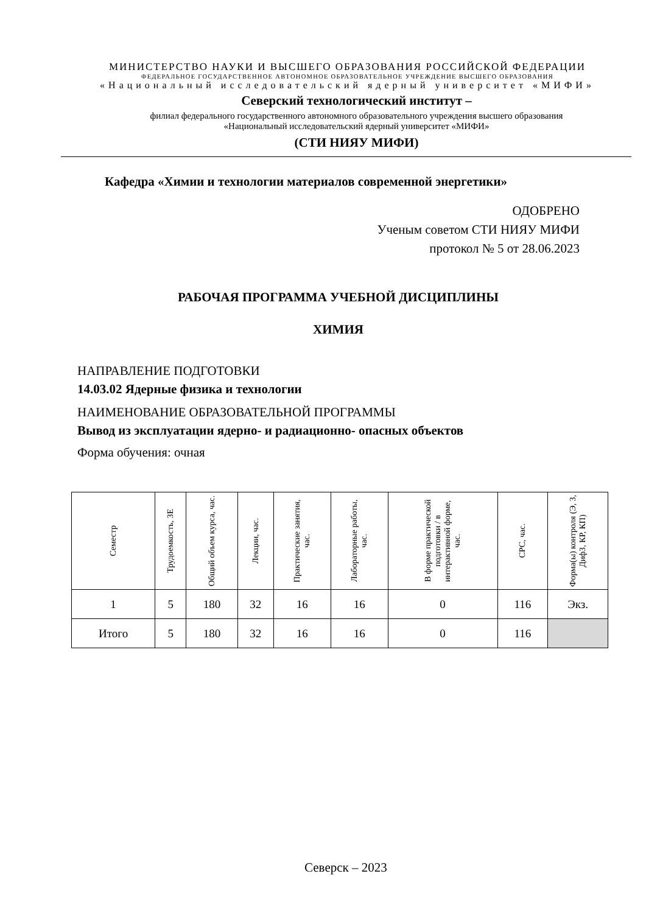МИНИСТЕРСТВО НАУКИ И ВЫСШЕГО ОБРАЗОВАНИЯ РОССИЙСКОЙ ФЕДЕРАЦИИ
ФЕДЕРАЛЬНОЕ ГОСУДАРСТВЕННОЕ АВТОНОМНОЕ ОБРАЗОВАТЕЛЬНОЕ УЧРЕЖДЕНИЕ ВЫСШЕГО ОБРАЗОВАНИЯ
«Национальный исследовательский ядерный университет «МИФИ»
Северский технологический институт –
филиал федерального государственного автономного образовательного учреждения высшего образования
«Национальный исследовательский ядерный университет «МИФИ»
(СТИ НИЯУ МИФИ)
Кафедра «Химии и технологии материалов современной энергетики»
ОДОБРЕНО
Ученым советом СТИ НИЯУ МИФИ
протокол № 5 от 28.06.2023
РАБОЧАЯ ПРОГРАММА УЧЕБНОЙ ДИСЦИПЛИНЫ
ХИМИЯ
НАПРАВЛЕНИЕ ПОДГОТОВКИ
14.03.02 Ядерные физика и технологии
НАИМЕНОВАНИЕ ОБРАЗОВАТЕЛЬНОЙ ПРОГРАММЫ
Вывод из эксплуатации ядерно- и радиационно- опасных объектов
Форма обучения: очная
| Семестр | Трудоемкость, ЗЕ | Общий объем курса, час. | Лекции, час. | Практические занятия, час. | Лабораторные работы, час. | В форме практической подготовки / в интерактивной форме, час. | СРС, час. | Форма(ы) контроля (Э, З, ДифЗ, КР, КП) |
| --- | --- | --- | --- | --- | --- | --- | --- | --- |
| 1 | 5 | 180 | 32 | 16 | 16 | 0 | 116 | Экз. |
| Итого | 5 | 180 | 32 | 16 | 16 | 0 | 116 | |
Северск – 2023